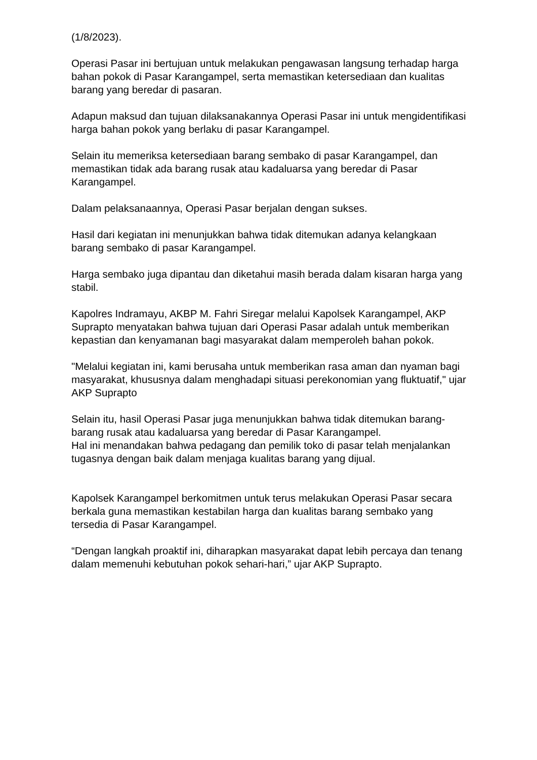(1/8/2023).
Operasi Pasar ini bertujuan untuk melakukan pengawasan langsung terhadap harga bahan pokok di Pasar Karangampel, serta memastikan ketersediaan dan kualitas barang yang beredar di pasaran.
Adapun maksud dan tujuan dilaksanakannya Operasi Pasar ini untuk mengidentifikasi harga bahan pokok yang berlaku di pasar Karangampel.
Selain itu memeriksa ketersediaan barang sembako di pasar Karangampel, dan memastikan tidak ada barang rusak atau kadaluarsa yang beredar di Pasar Karangampel.
Dalam pelaksanaannya, Operasi Pasar berjalan dengan sukses.
Hasil dari kegiatan ini menunjukkan bahwa tidak ditemukan adanya kelangkaan barang sembako di pasar Karangampel.
Harga sembako juga dipantau dan diketahui masih berada dalam kisaran harga yang stabil.
Kapolres Indramayu, AKBP M. Fahri Siregar melalui Kapolsek Karangampel, AKP Suprapto menyatakan bahwa tujuan dari Operasi Pasar adalah untuk memberikan kepastian dan kenyamanan bagi masyarakat dalam memperoleh bahan pokok.
"Melalui kegiatan ini, kami berusaha untuk memberikan rasa aman dan nyaman bagi masyarakat, khususnya dalam menghadapi situasi perekonomian yang fluktuatif," ujar AKP Suprapto
Selain itu, hasil Operasi Pasar juga menunjukkan bahwa tidak ditemukan barang-barang rusak atau kadaluarsa yang beredar di Pasar Karangampel.
Hal ini menandakan bahwa pedagang dan pemilik toko di pasar telah menjalankan tugasnya dengan baik dalam menjaga kualitas barang yang dijual.
Kapolsek Karangampel berkomitmen untuk terus melakukan Operasi Pasar secara berkala guna memastikan kestabilan harga dan kualitas barang sembako yang tersedia di Pasar Karangampel.
“Dengan langkah proaktif ini, diharapkan masyarakat dapat lebih percaya dan tenang dalam memenuhi kebutuhan pokok sehari-hari,” ujar AKP Suprapto.